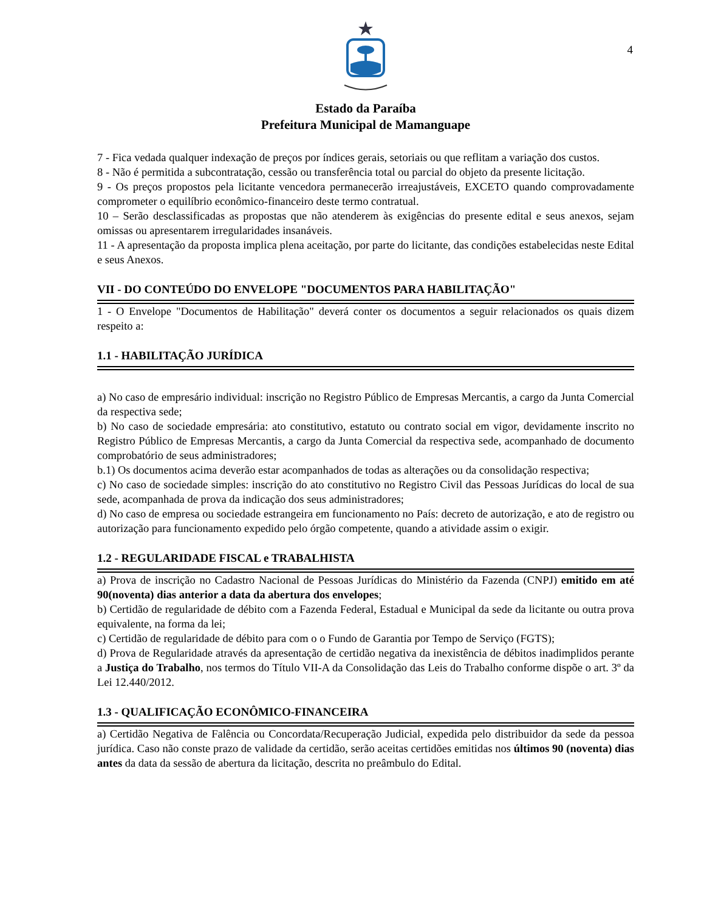4
Estado da Paraíba
Prefeitura Municipal de Mamanguape
7 - Fica vedada qualquer indexação de preços por índices gerais, setoriais ou que reflitam a variação dos custos.
8 - Não é permitida a subcontratação, cessão ou transferência total ou parcial do objeto da presente licitação.
9 - Os preços propostos pela licitante vencedora permanecerão irreajustáveis, EXCETO quando comprovadamente comprometer o equilíbrio econômico-financeiro deste termo contratual.
10 – Serão desclassificadas as propostas que não atenderem às exigências do presente edital e seus anexos, sejam omissas ou apresentarem irregularidades insanáveis.
11 - A apresentação da proposta implica plena aceitação, por parte do licitante, das condições estabelecidas neste Edital e seus Anexos.
VII - DO CONTEÚDO DO ENVELOPE "DOCUMENTOS PARA HABILITAÇÃO"
1 - O Envelope "Documentos de Habilitação" deverá conter os documentos a seguir relacionados os quais dizem respeito a:
1.1 - HABILITAÇÃO JURÍDICA
a) No caso de empresário individual: inscrição no Registro Público de Empresas Mercantis, a cargo da Junta Comercial da respectiva sede;
b) No caso de sociedade empresária: ato constitutivo, estatuto ou contrato social em vigor, devidamente inscrito no Registro Público de Empresas Mercantis, a cargo da Junta Comercial da respectiva sede, acompanhado de documento comprobatório de seus administradores;
b.1) Os documentos acima deverão estar acompanhados de todas as alterações ou da consolidação respectiva;
c) No caso de sociedade simples: inscrição do ato constitutivo no Registro Civil das Pessoas Jurídicas do local de sua sede, acompanhada de prova da indicação dos seus administradores;
d) No caso de empresa ou sociedade estrangeira em funcionamento no País: decreto de autorização, e ato de registro ou autorização para funcionamento expedido pelo órgão competente, quando a atividade assim o exigir.
1.2 - REGULARIDADE FISCAL e TRABALHISTA
a) Prova de inscrição no Cadastro Nacional de Pessoas Jurídicas do Ministério da Fazenda (CNPJ) emitido em até 90(noventa) dias anterior a data da abertura dos envelopes;
b) Certidão de regularidade de débito com a Fazenda Federal, Estadual e Municipal da sede da licitante ou outra prova equivalente, na forma da lei;
c) Certidão de regularidade de débito para com o o Fundo de Garantia por Tempo de Serviço (FGTS);
d) Prova de Regularidade através da apresentação de certidão negativa da inexistência de débitos inadimplidos perante a Justiça do Trabalho, nos termos do Título VII-A da Consolidação das Leis do Trabalho conforme dispõe o art. 3º da Lei 12.440/2012.
1.3 - QUALIFICAÇÃO ECONÔMICO-FINANCEIRA
a) Certidão Negativa de Falência ou Concordata/Recuperação Judicial, expedida pelo distribuidor da sede da pessoa jurídica. Caso não conste prazo de validade da certidão, serão aceitas certidões emitidas nos últimos 90 (noventa) dias antes da data da sessão de abertura da licitação, descrita no preâmbulo do Edital.